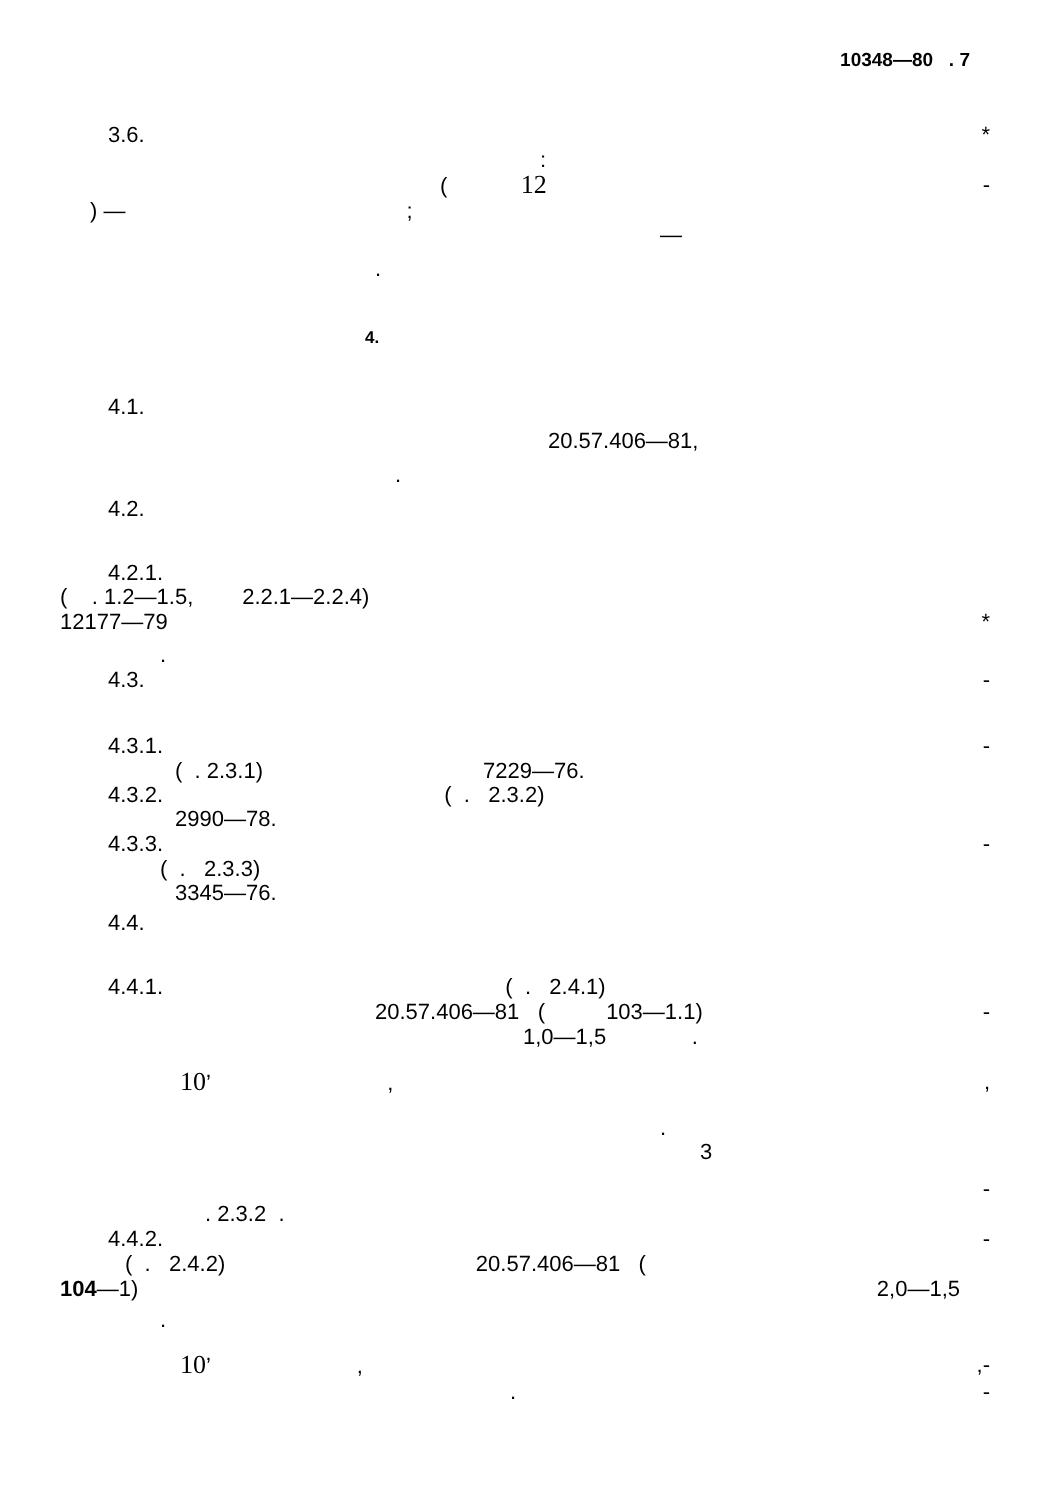10348—80 . 7
3.6. *
:
( 12 -
) — ;
—
.
4.
4.1.
20.57.406—81,
.
4.2.
4.2.1.
( . 1.2—1.5, 2.2.1—2.2.4)
12177—79 *
.
4.3. -
4.3.1. -
( . 2.3.1) 7229—76.
4.3.2. ( . 2.3.2)
2990—78.
4.3.3. -
( . 2.3.3)
3345—76.
4.4.
4.4.1. ( . 2.4.1)
20.57.406—81 ( 103—1.1) -
1,0—1,5 .
10’ ,,
.
3
-
. 2.3.2 .
4.4.2. -
( . 2.4.2) 20.57.406—81 (
104—1) 2,0—1,5
.
10’ ,,-
. -